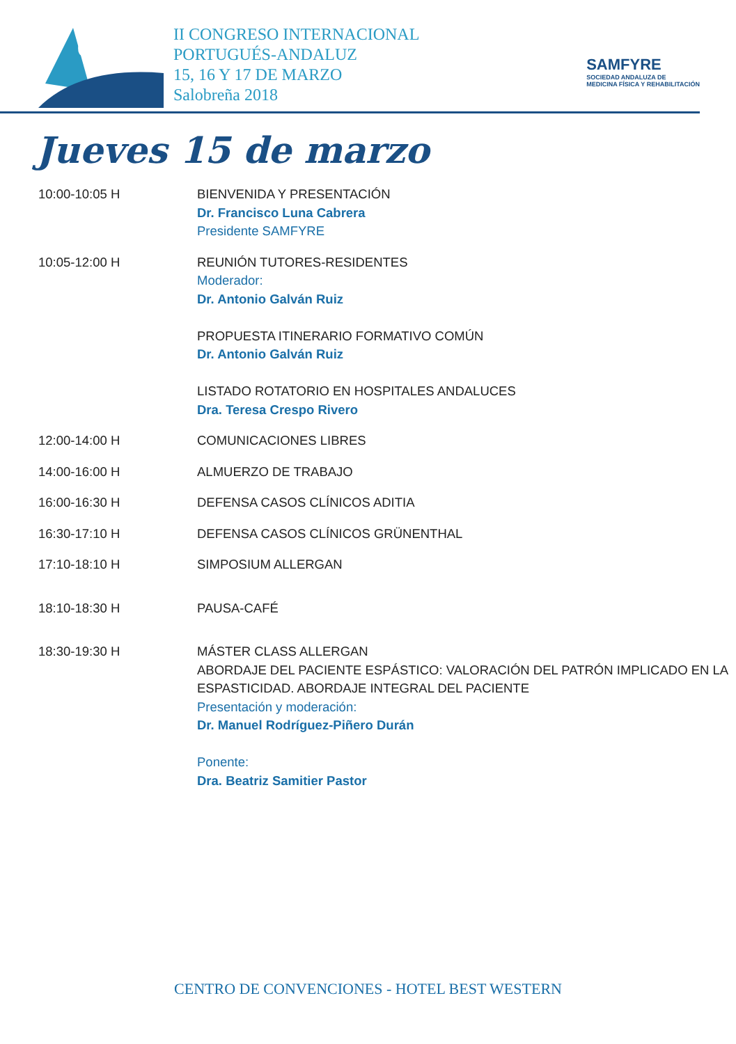69
II CONGRESO INTERNACIONAL
PORTUGUÉS-ANDALUZ
15, 16 Y 17 DE MARZO
Salobreña 2018
SAMFYRE
SOCIEDAD ANDALUZA DE
MEDICINA FÍSICA Y REHABILITACIÓN
Jueves 15 de marzo
10:00-10:05 H BIENVENIDA Y PRESENTACIÓN
Dr. Francisco Luna Cabrera
Presidente SAMFYRE
10:05-12:00 H REUNIÓN TUTORES-RESIDENTES
Moderador:
Dr. Antonio Galván Ruiz
PROPUESTA ITINERARIO FORMATIVO COMÚN
Dr. Antonio Galván Ruiz
LISTADO ROTATORIO EN HOSPITALES ANDALUCES
Dra. Teresa Crespo Rivero
12:00-14:00 H COMUNICACIONES LIBRES
14:00-16:00 H ALMUERZO DE TRABAJO
16:00-16:30 H DEFENSA CASOS CLÍNICOS ADITIA
16:30-17:10 H DEFENSA CASOS CLÍNICOS GRÜNENTHAL
17:10-18:10 H SIMPOSIUM ALLERGAN
18:10-18:30 H PAUSA-CAFÉ
18:30-19:30 H MÁSTER CLASS ALLERGAN
ABORDAJE DEL PACIENTE ESPÁSTICO: VALORACIÓN DEL PATRÓN IMPLICADO EN LA ESPASTICIDAD. ABORDAJE INTEGRAL DEL PACIENTE
Presentación y moderación:
Dr. Manuel Rodríguez-Piñero Durán
Ponente:
Dra. Beatriz Samitier Pastor
CENTRO DE CONVENCIONES - HOTEL BEST WESTERN